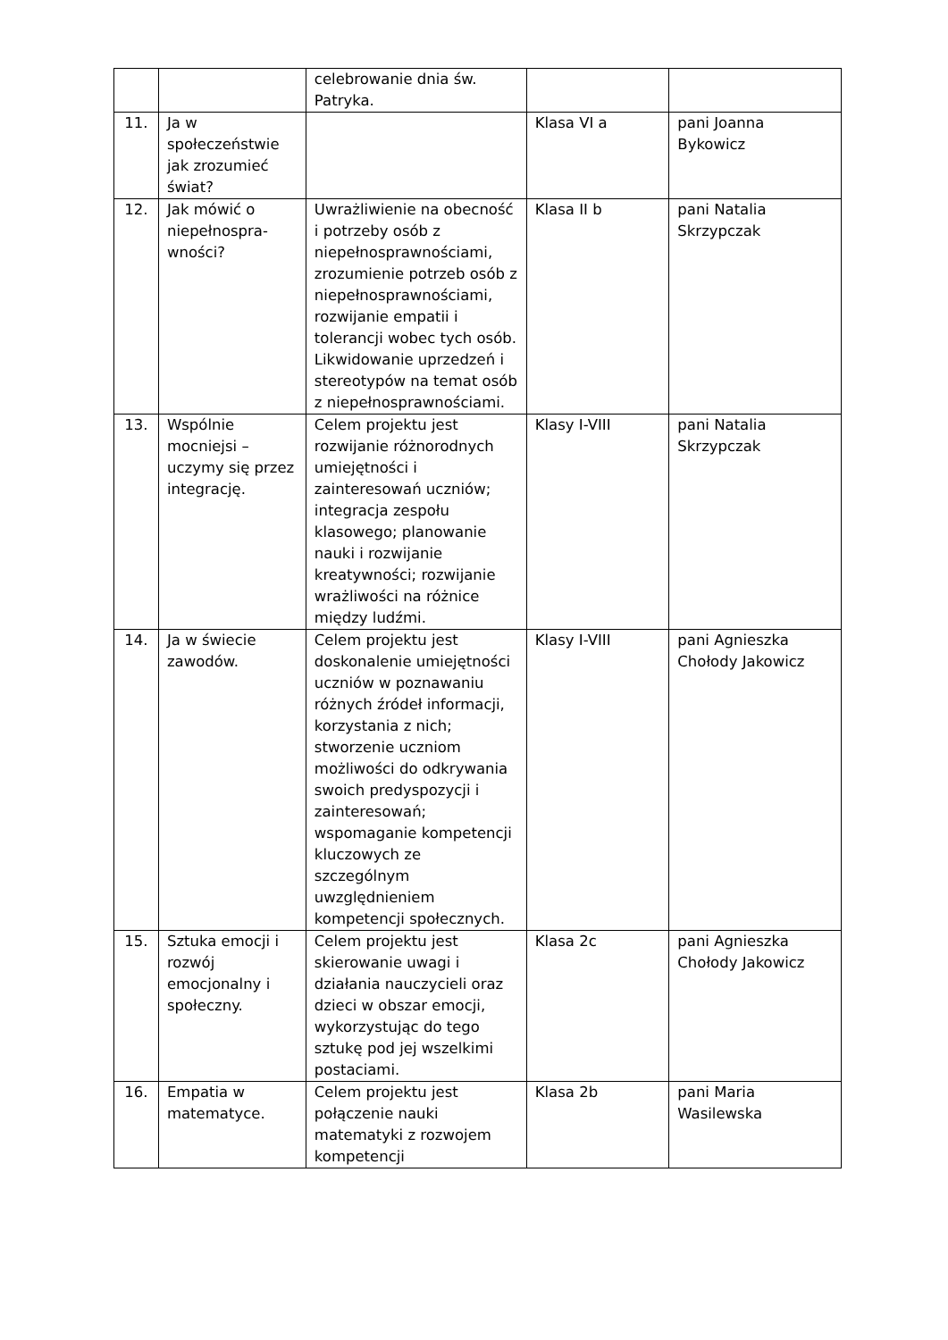| | | celebrowanie dnia św. Patryka. | | |
| 11. | Ja w społeczeństwie jak zrozumieć świat? | | Klasa VI a | pani Joanna Bykowicz |
| 12. | Jak mówić o niepełnospra-wności? | Uwrażliwienie na obecność i potrzeby osób z niepełnosprawnościami, zrozumienie potrzeb osób z niepełnosprawnościami, rozwijanie empatii i tolerancji wobec tych osób. Likwidowanie uprzedzeń i stereotypów na temat osób z niepełnosprawnościami. | Klasa II b | pani Natalia Skrzypczak |
| 13. | Wspólnie mocniejsi – uczymy się przez integrację. | Celem projektu jest rozwijanie różnorodnych umiejętności i zainteresowań uczniów; integracja zespołu klasowego; planowanie nauki i rozwijanie kreatywności; rozwijanie wrażliwości na różnice między ludźmi. | Klasy I-VIII | pani Natalia Skrzypczak |
| 14. | Ja w świecie zawodów. | Celem projektu jest doskonalenie umiejętności uczniów w poznawaniu różnych źródeł informacji, korzystania z nich; stworzenie uczniom możliwości do odkrywania swoich predyspozycji i zainteresowań; wspomaganie kompetencji kluczowych ze szczególnym uwzględnieniem kompetencji społecznych. | Klasy I-VIII | pani Agnieszka Chołody Jakowicz |
| 15. | Sztuka emocji i rozwój emocjonalny i społeczny. | Celem projektu jest skierowanie uwagi i działania nauczycieli oraz dzieci w obszar emocji, wykorzystując do tego sztukę pod jej wszelkimi postaciami. | Klasa 2c | pani Agnieszka Chołody Jakowicz |
| 16. | Empatia w matematyce. | Celem projektu jest połączenie nauki matematyki z rozwojem kompetencji | Klasa 2b | pani Maria Wasilewska |